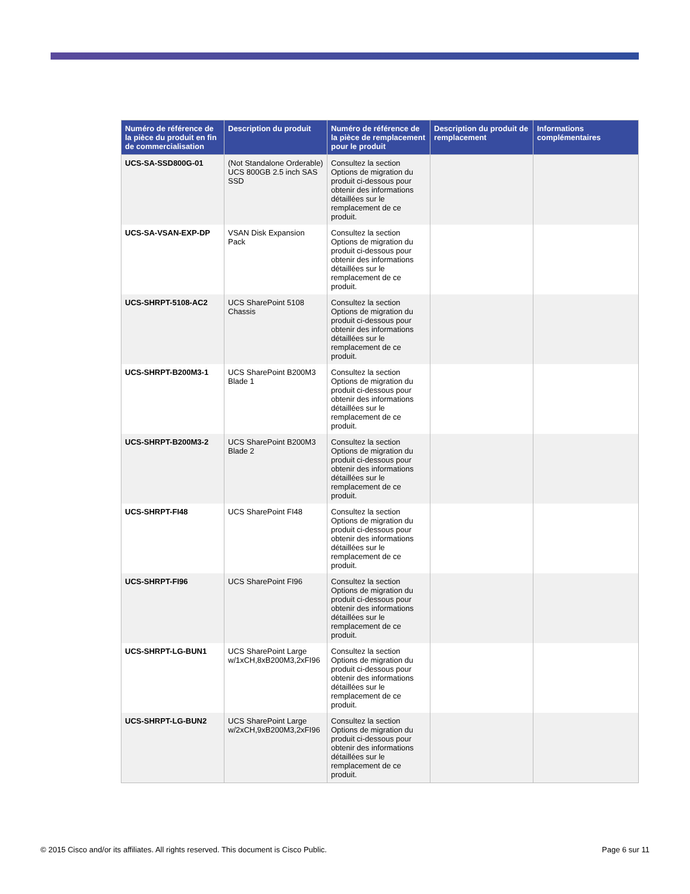| Numéro de référence de la pièce du produit en fin de commercialisation | Description du produit | Numéro de référence de la pièce de remplacement pour le produit | Description du produit de remplacement | Informations complémentaires |
| --- | --- | --- | --- | --- |
| UCS-SA-SSD800G-01 | (Not Standalone Orderable) UCS 800GB 2.5 inch SAS SSD | Consultez la section Options de migration du produit ci-dessous pour obtenir des informations détaillées sur le remplacement de ce produit. | | |
| UCS-SA-VSAN-EXP-DP | VSAN Disk Expansion Pack | Consultez la section Options de migration du produit ci-dessous pour obtenir des informations détaillées sur le remplacement de ce produit. | | |
| UCS-SHRPT-5108-AC2 | UCS SharePoint 5108 Chassis | Consultez la section Options de migration du produit ci-dessous pour obtenir des informations détaillées sur le remplacement de ce produit. | | |
| UCS-SHRPT-B200M3-1 | UCS SharePoint B200M3 Blade 1 | Consultez la section Options de migration du produit ci-dessous pour obtenir des informations détaillées sur le remplacement de ce produit. | | |
| UCS-SHRPT-B200M3-2 | UCS SharePoint B200M3 Blade 2 | Consultez la section Options de migration du produit ci-dessous pour obtenir des informations détaillées sur le remplacement de ce produit. | | |
| UCS-SHRPT-FI48 | UCS SharePoint FI48 | Consultez la section Options de migration du produit ci-dessous pour obtenir des informations détaillées sur le remplacement de ce produit. | | |
| UCS-SHRPT-FI96 | UCS SharePoint FI96 | Consultez la section Options de migration du produit ci-dessous pour obtenir des informations détaillées sur le remplacement de ce produit. | | |
| UCS-SHRPT-LG-BUN1 | UCS SharePoint Large w/1xCH,8xB200M3,2xFI96 | Consultez la section Options de migration du produit ci-dessous pour obtenir des informations détaillées sur le remplacement de ce produit. | | |
| UCS-SHRPT-LG-BUN2 | UCS SharePoint Large w/2xCH,9xB200M3,2xFI96 | Consultez la section Options de migration du produit ci-dessous pour obtenir des informations détaillées sur le remplacement de ce produit. | | |
© 2015 Cisco and/or its affiliates. All rights reserved. This document is Cisco Public. Page 6 sur 11